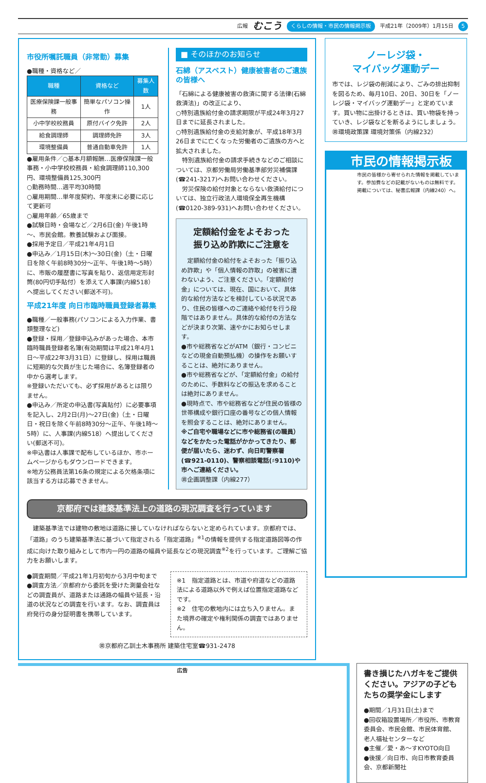広報 むこう くらしの情報・市民の情報掲示板 平成21年（2009年）1月15日 5
市役所嘱託職員（非常勤）募集
●職種・資格など／
| 職種 | 資格など | 募集人数 |
| --- | --- | --- |
| 医療保険課一般事務 | 簡単なパソコン操作 | 1人 |
| 小中学校校務員 | 原付バイク免許 | 2人 |
| 給食調理師 | 調理師免許 | 3人 |
| 環境整備員 | 普通自動車免許 | 1人 |
●雇用条件／○基本月額報酬…医療保険課一般事務・小中学校校務員・給食調理師110,300円、環境整備員125,300円
○勤務時間…週平均30時間
○雇用期間…単年度契約、年度末に必要に応じて更新可
○雇用年齢／65歳まで
●試験日時・会場など／2月6日(金) 午後1時～、市民会館。教養試験および面接。
●採用予定日／平成21年4月1日
●申込み／1月15日(木)～30日(金)（土・日曜日を除く午前8時30分～正午、午後1時～5時）に、市販の履歴書に写真を貼り、返信用定形封筒(80円切手貼付）を添えて人事課(内線518）へ提出してください(郵送不可)。
平成21年度 向日市臨時職員登録者募集
●職種／一般事務(パソコンによる入力作業、書類整理など)
●登録・採用／登録申込みがあった場合、本市臨時職員登録者名簿(有効期間は平成21年4月1日～平成22年3月31日）に登録し、採用は職員に短期的な欠員が生じた場合に、名簿登録者の中から選考します。
※登録いただいても、必ず採用があるとは限りません。
●申込み／所定の申込書(写真貼付）に必要事項を記入し、2月2日(月)～27日(金)（土・日曜日・祝日を除く午前8時30分～正午、午後1時～5時）に、人事課(内線518）へ提出してください(郵送不可)。
※申込書は人事課で配布しているほか、市ホームページからもダウンロードできます。
※地方公務員法第16条の規定による欠格条項に該当する方は応募できません。
■ そのほかのお知らせ
石綿（アスベスト）健康被害者のご遺族の皆様へ
「石綿による健康被害の救済に関する法律(石綿救済法)」の改正により、
○特別遺族給付金の請求期限が平成24年3月27日までに延長されました。
○特別遺族給付金の支給対象が、平成18年3月26日までに亡くなった労働者のご遺族の方へと拡大されました。
　特別遺族給付金の請求手続きなどのご相談については、京都労働局労働基準部労災補償課(☎241-3217)へお問い合わせください。
　労災保険の給付対象とならない救済給付については、独立行政法人環境保全再生機構(☎0120-389-931)へお問い合わせください。
定額給付金をよそおった
振り込め詐欺にご注意を
　定額給付金の給付をよそおった「振り込め詐欺」や「個人情報の詐取」の被害に遭わないよう、ご注意ください。「定額給付金」については、現在、国において、具体的な給付方法などを検討している状況であり、住民の皆様へのご連絡や給付を行う段階ではありません。具体的な給付の方法などが決まり次第、速やかにお知らせします。
●市や総務省などがATM（銀行・コンビニなどの現金自動預払機）の操作をお願いすることは、絶対にありません。
●市や総務省などが、「定額給付金」の給付のために、手数料などの振込を求めることは絶対にありません。
●現時点で、市や総務省などが住民の皆様の世帯構成や銀行口座の番号などの個人情報を照会することは、絶対にありません。
※ご自宅や職場などに市や総務省(の職員）などをかたった電話がかかってきたり、郵便が届いたら、迷わず、向日町警察署(☎921-0110)、警察相談電話(♯9110)や市へご連絡ください。
㊮企画調整課（内線277）
京都府では建築基準法上の道路の現況調査を行っています
　建築基準法では建物の敷地は道路に接していなければならないと定められています。京都府では、「道路」のうち建築基準法に基づいて指定される「指定道路」<sup>※1</sup>の情報を提供する指定道路図等の作成に向けた取り組みとして市内一円の道路の幅員や延長などの現況調査<sup>※2</sup>を行っています。ご理解ご協力をお願いします。
●調査期間／平成21年1月初旬から3月中旬まで
●調査方法／京都府から委託を受けた測量会社などの調査員が、道路または通路の幅員や延長・沿道の状況などの調査を行います。なお、調査員は府発行の身分証明書を携帯しています。
※1　指定道路とは、市道や府道などの道路法による道路以外で例えば位置指定道路などです。
※2　住宅の敷地内には立ち入りません。また境界の確定や権利関係の調査ではありません。
㊮京都府乙訓土木事務所 建築住宅室☎931-2478
ノーレジ袋・
マイバッグ運動デー
市では、レジ袋の削減により、ごみの排出抑制を図るため、毎月10日、20日、30日を「ノーレジ袋・マイバッグ運動デー」と定めています。買い物に出掛けるときは、買い物袋を持っていき、レジ袋などを断るようにしましょう。
㊮環境政策課 環境対策係（内線232）
市民の情報掲示板
市民の皆様から寄せられた情報を掲載しています。参加費などの記載がないものは無料です。掲載については、秘書広報課（内線240）へ。
広告
書き損じたハガキをご提供ください。アジアの子どもたちの奨学金にします
●期間／1月31日(土)まで
●回収箱設置場所／市役所、市教育委員会、市民会館、市民体育館、老人福祉センターなど
●主催／愛・あ～すKYOTO向日
●後援／向日市、向日市教育委員会、京都新聞社